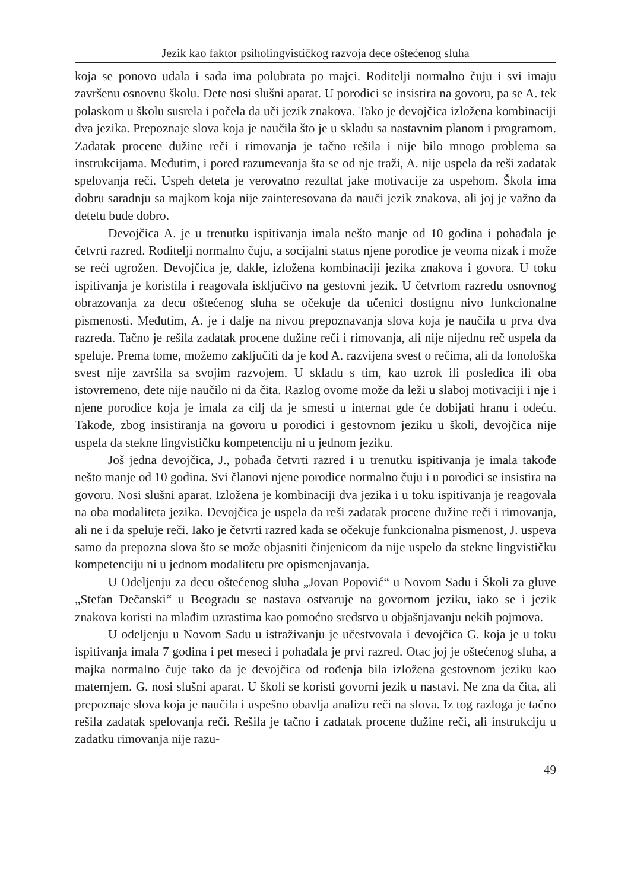Jezik kao faktor psiholingvističkog razvoja dece oštećenog sluha
koja se ponovo udala i sada ima polubrata po majci. Roditelji normalno čuju i svi imaju završenu osnovnu školu. Dete nosi slušni aparat. U porodici se insistira na govoru, pa se A. tek polaskom u školu susrela i počela da uči jezik znakova. Tako je devojčica izložena kombinaciji dva jezika. Prepoznaje slova koja je naučila što je u skladu sa nastavnim planom i programom. Zadatak procene dužine reči i rimovanja je tačno rešila i nije bilo mnogo problema sa instrukcijama. Međutim, i pored razumevanja šta se od nje traži, A. nije uspela da reši zadatak spelovanja reči. Uspeh deteta je verovatno rezultat jake motivacije za uspehom. Škola ima dobru saradnju sa majkom koja nije zainteresovana da nauči jezik znakova, ali joj je važno da detetu bude dobro.
Devojčica A. je u trenutku ispitivanja imala nešto manje od 10 godina i pohađala je četvrti razred. Roditelji normalno čuju, a socijalni status njene porodice je veoma nizak i može se reći ugrožen. Devojčica je, dakle, izložena kombinaciji jezika znakova i govora. U toku ispitivanja je koristila i reagovala isključivo na gestovni jezik. U četvrtom razredu osnovnog obrazovanja za decu oštećenog sluha se očekuje da učenici dostignu nivo funkcionalne pismenosti. Međutim, A. je i dalje na nivou prepoznavanja slova koja je naučila u prva dva razreda. Tačno je rešila zadatak procene dužine reči i rimovanja, ali nije nijednu reč uspela da speluje. Prema tome, možemo zaključiti da je kod A. razvijena svest o rečima, ali da fonološka svest nije završila sa svojim razvojem. U skladu s tim, kao uzrok ili posledica ili oba istovremeno, dete nije naučilo ni da čita. Razlog ovome može da leži u slaboj motivaciji i nje i njene porodice koja je imala za cilj da je smesti u internat gde će dobijati hranu i odeću. Takođe, zbog insistiranja na govoru u porodici i gestovnom jeziku u školi, devojčica nije uspela da stekne lingvističku kompetenciju ni u jednom jeziku.
Još jedna devojčica, J., pohađa četvrti razred i u trenutku ispitivanja je imala takođe nešto manje od 10 godina. Svi članovi njene porodice normalno čuju i u porodici se insistira na govoru. Nosi slušni aparat. Izložena je kombinaciji dva jezika i u toku ispitivanja je reagovala na oba modaliteta jezika. Devojčica je uspela da reši zadatak procene dužine reči i rimovanja, ali ne i da speluje reči. Iako je četvrti razred kada se očekuje funkcionalna pismenost, J. uspeva samo da prepozna slova što se može objasniti činjenicom da nije uspelo da stekne lingvističku kompetenciju ni u jednom modalitetu pre opismenjavanja.
U Odeljenju za decu oštećenog sluha „Jovan Popović“ u Novom Sadu i Školi za gluve „Stefan Dečanski“ u Beogradu se nastava ostvaruje na govornom jeziku, iako se i jezik znakova koristi na mlađim uzrastima kao pomoćno sredstvo u objašnjavanju nekih pojmova.
U odeljenju u Novom Sadu u istraživanju je učestvovala i devojčica G. koja je u toku ispitivanja imala 7 godina i pet meseci i pohađala je prvi razred. Otac joj je oštećenog sluha, a majka normalno čuje tako da je devojčica od rođenja bila izložena gestovnom jeziku kao maternjem. G. nosi slušni aparat. U školi se koristi govorni jezik u nastavi. Ne zna da čita, ali prepoznaje slova koja je naučila i uspešno obavlja analizu reči na slova. Iz tog razloga je tačno rešila zadatak spelovanja reči. Rešila je tačno i zadatak procene dužine reči, ali instrukciju u zadatku rimovanja nije razu-
49